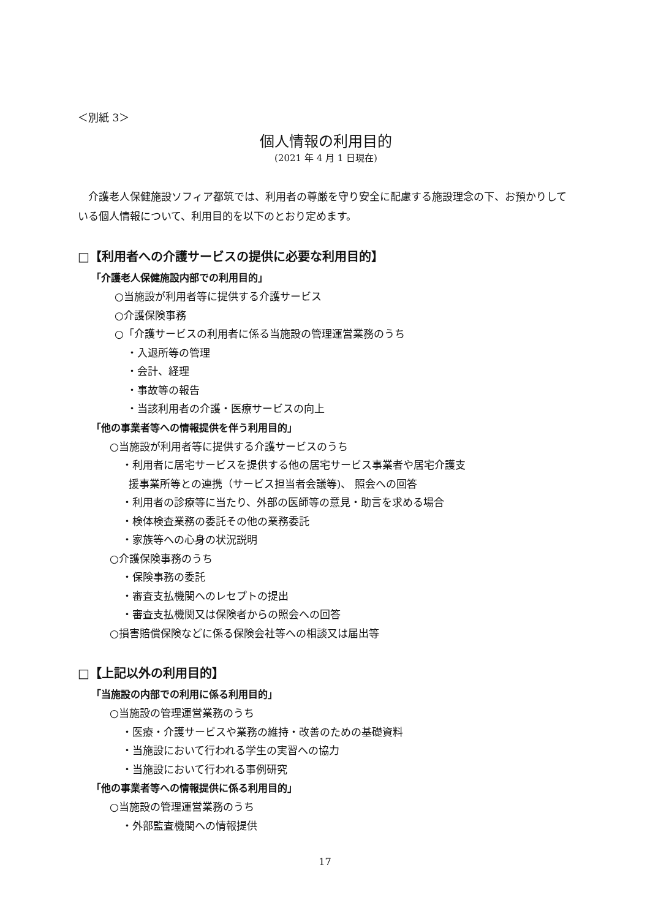＜別紙 3＞
個人情報の利用目的
(2021 年 4 月 1 日現在)
介護老人保健施設ソフィア都筑では、利用者の尊厳を守り安全に配慮する施設理念の下、お預かりしている個人情報について、利用目的を以下のとおり定めます。
□【利用者への介護サービスの提供に必要な利用目的】
「介護老人保健施設内部での利用目的」
○当施設が利用者等に提供する介護サービス
○介護保険事務
○「介護サービスの利用者に係る当施設の管理運営業務のうち
・入退所等の管理
・会計、経理
・事故等の報告
・当該利用者の介護・医療サービスの向上
「他の事業者等への情報提供を伴う利用目的」
○当施設が利用者等に提供する介護サービスのうち
・利用者に居宅サービスを提供する他の居宅サービス事業者や居宅介護支
援事業所等との連携（サービス担当者会議等)、 照会への回答
・利用者の診療等に当たり、外部の医師等の意見・助言を求める場合
・検体検査業務の委託その他の業務委託
・家族等への心身の状況説明
○介護保険事務のうち
・保険事務の委託
・審査支払機関へのレセプトの提出
・審査支払機関又は保険者からの照会への回答
○損害賠償保険などに係る保険会社等への相談又は届出等
□【上記以外の利用目的】
「当施設の内部での利用に係る利用目的」
○当施設の管理運営業務のうち
・医療・介護サービスや業務の維持・改善のための基礎資料
・当施設において行われる学生の実習への協力
・当施設において行われる事例研究
「他の事業者等への情報提供に係る利用目的」
○当施設の管理運営業務のうち
・外部監査機関への情報提供
17